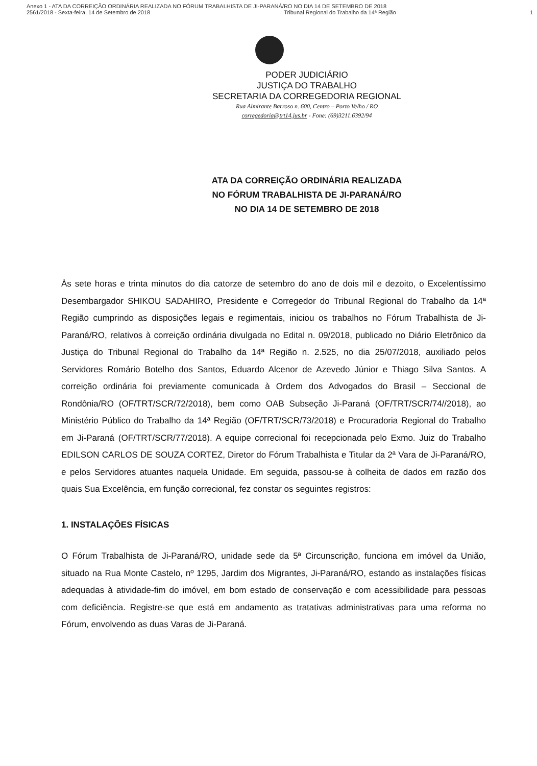Anexo 1 - ATA DA CORREIÇÃO ORDINÁRIA REALIZADA NO FÓRUM TRABALHISTA DE JI-PARANÁ/RO NO DIA 14 DE SETEMBRO DE 2018
2561/2018 - Sexta-feira, 14 de Setembro de 2018 Tribunal Regional do Trabalho da 14ª Região 1
PODER JUDICIÁRIO
JUSTIÇA DO TRABALHO
SECRETARIA DA CORREGEDORIA REGIONAL
Rua Almirante Barroso n. 600, Centro – Porto Velho / RO
corregedoria@trt14.jus.br - Fone: (69)3211.6392/94
ATA DA CORREIÇÃO ORDINÁRIA REALIZADA
NO FÓRUM TRABALHISTA DE JI-PARANÁ/RO
NO DIA 14 DE SETEMBRO DE 2018
Às sete horas e trinta minutos do dia catorze de setembro do ano de dois mil e dezoito, o Excelentíssimo Desembargador SHIKOU SADAHIRO, Presidente e Corregedor do Tribunal Regional do Trabalho da 14ª Região cumprindo as disposições legais e regimentais, iniciou os trabalhos no Fórum Trabalhista de Ji-Paraná/RO, relativos à correição ordinária divulgada no Edital n. 09/2018, publicado no Diário Eletrônico da Justiça do Tribunal Regional do Trabalho da 14ª Região n. 2.525, no dia 25/07/2018, auxiliado pelos Servidores Romário Botelho dos Santos, Eduardo Alcenor de Azevedo Júnior e Thiago Silva Santos. A correição ordinária foi previamente comunicada à Ordem dos Advogados do Brasil – Seccional de Rondônia/RO (OF/TRT/SCR/72/2018), bem como OAB Subseção Ji-Paraná (OF/TRT/SCR/74//2018), ao Ministério Público do Trabalho da 14ª Região (OF/TRT/SCR/73/2018) e Procuradoria Regional do Trabalho em Ji-Paraná (OF/TRT/SCR/77/2018). A equipe correcional foi recepcionada pelo Exmo. Juiz do Trabalho EDILSON CARLOS DE SOUZA CORTEZ, Diretor do Fórum Trabalhista e Titular da 2ª Vara de Ji-Paraná/RO, e pelos Servidores atuantes naquela Unidade. Em seguida, passou-se à colheita de dados em razão dos quais Sua Excelência, em função correcional, fez constar os seguintes registros:
1. INSTALAÇÕES FÍSICAS
O Fórum Trabalhista de Ji-Paraná/RO, unidade sede da 5ª Circunscrição, funciona em imóvel da União, situado na Rua Monte Castelo, nº 1295, Jardim dos Migrantes, Ji-Paraná/RO, estando as instalações físicas adequadas à atividade-fim do imóvel, em bom estado de conservação e com acessibilidade para pessoas com deficiência. Registre-se que está em andamento as tratativas administrativas para uma reforma no Fórum, envolvendo as duas Varas de Ji-Paraná.